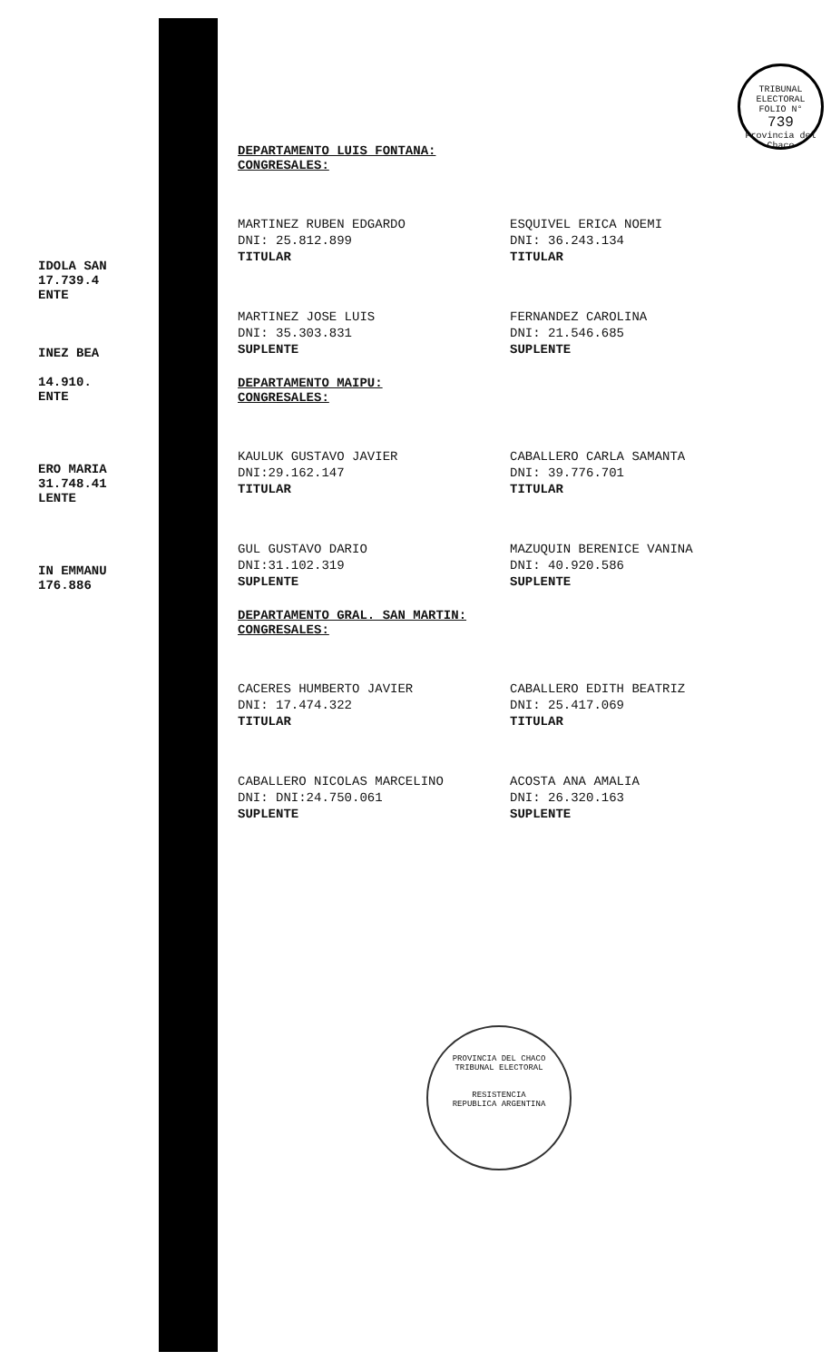TRIBUNAL ELECTORAL
FOLIO N°
739
Provincia del Chaco
IDOLA SAN
17.739.4
ENTE
INEZ BEA
14.910.
ENTE
ERO MARIA
31.748.41
LENTE
IN EMMANU
176.886
DEPARTAMENTO LUIS FONTANA:
CONGRESALES:
MARTINEZ RUBEN EDGARDO
DNI: 25.812.899
TITULAR
ESQUIVEL ERICA NOEMI
DNI: 36.243.134
TITULAR
MARTINEZ JOSE LUIS
DNI: 35.303.831
SUPLENTE
FERNANDEZ CAROLINA
DNI: 21.546.685
SUPLENTE
DEPARTAMENTO MAIPU:
CONGRESALES:
KAULUK GUSTAVO JAVIER
DNI:29.162.147
TITULAR
CABALLERO CARLA SAMANTA
DNI: 39.776.701
TITULAR
GUL GUSTAVO DARIO
DNI:31.102.319
SUPLENTE
MAZUQUIN BERENICE VANINA
DNI: 40.920.586
SUPLENTE
DEPARTAMENTO GRAL. SAN MARTIN:
CONGRESALES:
CACERES HUMBERTO JAVIER
DNI: 17.474.322
TITULAR
CABALLERO EDITH BEATRIZ
DNI: 25.417.069
TITULAR
CABALLERO NICOLAS MARCELINO
DNI: DNI:24.750.061
SUPLENTE
ACOSTA ANA AMALIA
DNI: 26.320.163
SUPLENTE
PROVINCIA DEL CHACO
TRIBUNAL ELECTORAL
RESISTENCIA
REPUBLICA ARGENTINA